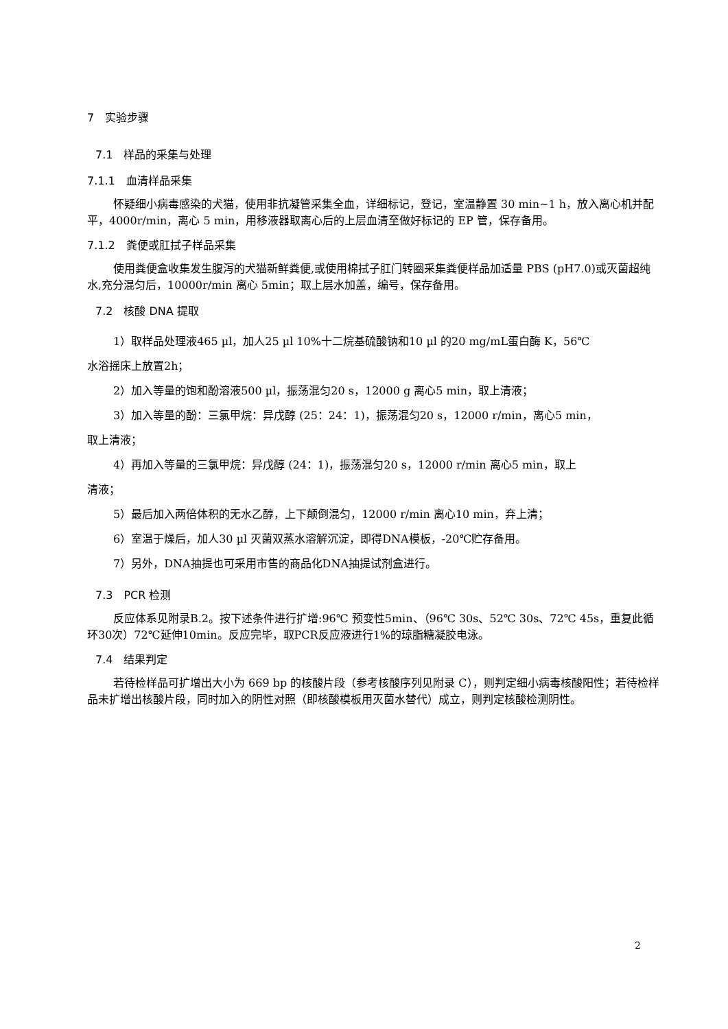7　实验步骤
7.1　样品的采集与处理
7.1.1　血清样品采集
怀疑细小病毒感染的犬猫，使用非抗凝管采集全血，详细标记，登记，室温静置 30 min~1 h，放入离心机并配平，4000r/min，离心 5 min，用移液器取离心后的上层血清至做好标记的 EP 管，保存备用。
7.1.2　粪便或肛拭子样品采集
使用粪便盒收集发生腹泻的犬猫新鲜粪便,或使用棉拭子肛门转圈采集粪便样品加适量 PBS (pH7.0)或灭菌超纯水,充分混匀后，10000r/min 离心 5min；取上层水加盖，编号，保存备用。
7.2　核酸 DNA 提取
1）取样品处理液465 µl，加人25 µl 10%十二烷基硫酸钠和10 µl 的20 mg/mL蛋白酶 K，56℃
水浴摇床上放置2h；
2）加入等量的饱和酚溶液500 µl，振荡混匀20 s，12000 g 离心5 min，取上清液；
3）加入等量的酚：三氯甲烷：异戊醇 (25：24：1)，振荡混匀20 s，12000 r/min，离心5 min，
取上清液；
4）再加入等量的三氯甲烷：异戊醇 (24：1)，振荡混匀20 s，12000 r/min 离心5 min，取上
清液；
5）最后加入两倍体积的无水乙醇，上下颠倒混匀，12000 r/min 离心10 min，弃上清；
6）室温于燥后，加人30 µl 灭菌双蒸水溶解沉淀，即得DNA模板，-20℃贮存备用。
7）另外，DNA抽提也可采用市售的商品化DNA抽提试剂盒进行。
7.3　PCR 检测
反应体系见附录B.2。按下述条件进行扩增:96℃ 预变性5min、（96℃ 30s、52℃ 30s、72℃ 45s，重复此循环30次）72℃延伸10min。反应完毕，取PCR反应液进行1%的琼脂糖凝胶电泳。
7.4　结果判定
若待检样品可扩增出大小为 669 bp 的核酸片段（参考核酸序列见附录 C），则判定细小病毒核酸阳性；若待检样品未扩增出核酸片段，同时加入的阴性对照（即核酸模板用灭菌水替代）成立，则判定核酸检测阴性。
2